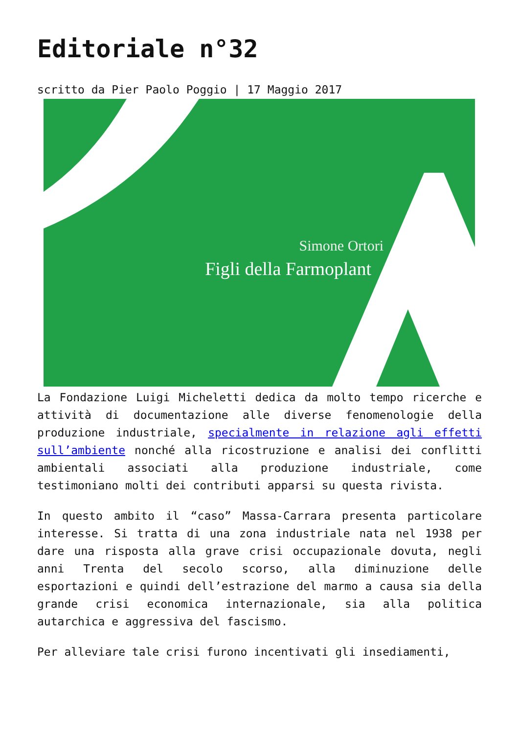Editoriale n°32
scritto da Pier Paolo Poggio | 17 Maggio 2017
Simone Ortori
Figli della Farmoplant
La Fondazione Luigi Micheletti dedica da molto tempo ricerche e attività di documentazione alle diverse fenomenologie della produzione industriale, specialmente in relazione agli effetti sull’ambiente nonché alla ricostruzione e analisi dei conflitti ambientali associati alla produzione industriale, come testimoniano molti dei contributi apparsi su questa rivista.
In questo ambito il “caso” Massa-Carrara presenta particolare interesse. Si tratta di una zona industriale nata nel 1938 per dare una risposta alla grave crisi occupazionale dovuta, negli anni Trenta del secolo scorso, alla diminuzione delle esportazioni e quindi dell’estrazione del marmo a causa sia della grande crisi economica internazionale, sia alla politica autarchica e aggressiva del fascismo.
Per alleviare tale crisi furono incentivati gli insediamenti,